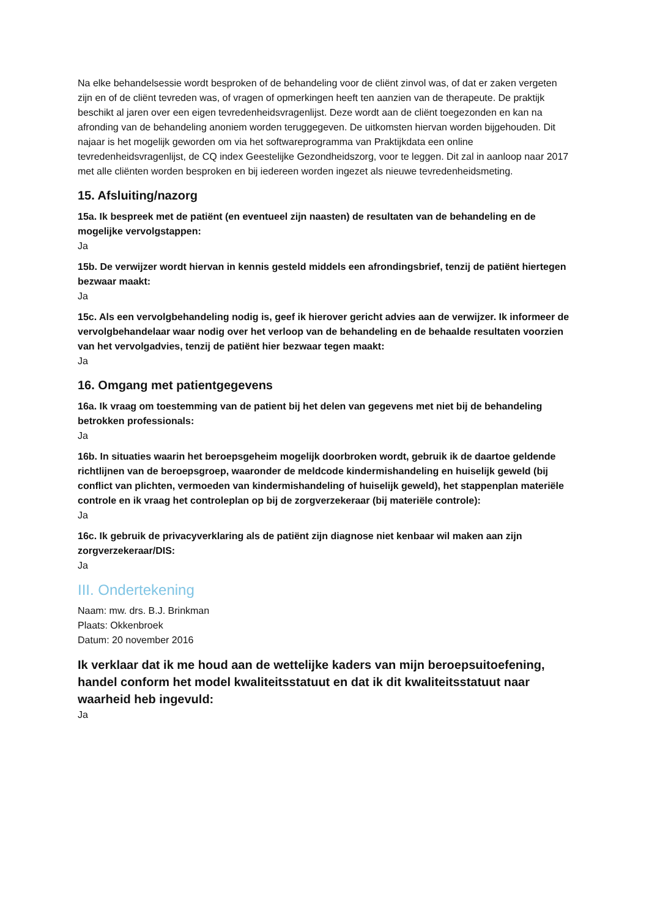Na elke behandelsessie wordt besproken of de behandeling voor de cliënt zinvol was, of dat er zaken vergeten zijn en of de cliënt tevreden was, of vragen of opmerkingen heeft ten aanzien van de therapeute. De praktijk beschikt al jaren over een eigen tevredenheidsvragenlijst. Deze wordt aan de cliënt toegezonden en kan na afronding van de behandeling anoniem worden teruggegeven. De uitkomsten hiervan worden bijgehouden. Dit najaar is het mogelijk geworden om via het softwareprogramma van Praktijkdata een online tevredenheidsvragenlijst, de CQ index Geestelijke Gezondheidszorg, voor te leggen. Dit zal in aanloop naar 2017 met alle cliënten worden besproken en bij iedereen worden ingezet als nieuwe tevredenheidsmeting.
15. Afsluiting/nazorg
15a. Ik bespreek met de patiënt (en eventueel zijn naasten) de resultaten van de behandeling en de mogelijke vervolgstappen:
Ja
15b. De verwijzer wordt hiervan in kennis gesteld middels een afrondingsbrief, tenzij de patiënt hiertegen bezwaar maakt:
Ja
15c. Als een vervolgbehandeling nodig is, geef ik hierover gericht advies aan de verwijzer. Ik informeer de vervolgbehandelaar waar nodig over het verloop van de behandeling en de behaalde resultaten voorzien van het vervolgadvies, tenzij de patiënt hier bezwaar tegen maakt:
Ja
16. Omgang met patientgegevens
16a. Ik vraag om toestemming van de patient bij het delen van gegevens met niet bij de behandeling betrokken professionals:
Ja
16b. In situaties waarin het beroepsgeheim mogelijk doorbroken wordt, gebruik ik de daartoe geldende richtlijnen van de beroepsgroep, waaronder de meldcode kindermishandeling en huiselijk geweld (bij conflict van plichten, vermoeden van kindermishandeling of huiselijk geweld), het stappenplan materiële controle en ik vraag het controleplan op bij de zorgverzekeraar (bij materiële controle):
Ja
16c. Ik gebruik de privacyverklaring als de patiënt zijn diagnose niet kenbaar wil maken aan zijn zorgverzekeraar/DIS:
Ja
III. Ondertekening
Naam: mw. drs. B.J. Brinkman
Plaats: Okkenbroek
Datum: 20 november 2016
Ik verklaar dat ik me houd aan de wettelijke kaders van mijn beroepsuitoefening, handel conform het model kwaliteitsstatuut en dat ik dit kwaliteitsstatuut naar waarheid heb ingevuld:
Ja